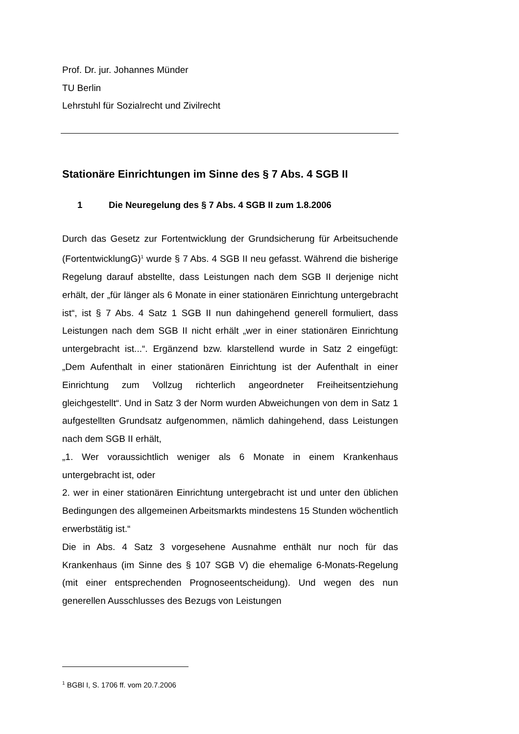Prof. Dr. jur. Johannes Münder
TU Berlin
Lehrstuhl für Sozialrecht und Zivilrecht
Stationäre Einrichtungen im Sinne des § 7 Abs. 4 SGB II
1 Die Neuregelung des § 7 Abs. 4 SGB II zum 1.8.2006
Durch das Gesetz zur Fortentwicklung der Grundsicherung für Arbeitsuchende (FortentwicklungG)<sup>1</sup> wurde § 7 Abs. 4 SGB II neu gefasst. Während die bisherige Regelung darauf abstellte, dass Leistungen nach dem SGB II derjenige nicht erhält, der „für länger als 6 Monate in einer stationären Einrichtung untergebracht ist“, ist § 7 Abs. 4 Satz 1 SGB II nun dahingehend generell formuliert, dass Leistungen nach dem SGB II nicht erhält „wer in einer stationären Einrichtung untergebracht ist...“. Ergänzend bzw. klarstellend wurde in Satz 2 eingefügt: „Dem Aufenthalt in einer stationären Einrichtung ist der Aufenthalt in einer Einrichtung zum Vollzug richterlich angeordneter Freiheitsentziehung gleichgestellt“. Und in Satz 3 der Norm wurden Abweichungen von dem in Satz 1 aufgestellten Grundsatz aufgenommen, nämlich dahingehend, dass Leistungen nach dem SGB II erhält,
„1. Wer voraussichtlich weniger als 6 Monate in einem Krankenhaus untergebracht ist, oder
2. wer in einer stationären Einrichtung untergebracht ist und unter den üblichen Bedingungen des allgemeinen Arbeitsmarkts mindestens 15 Stunden wöchentlich erwerbstätig ist.“
Die in Abs. 4 Satz 3 vorgesehene Ausnahme enthält nur noch für das Krankenhaus (im Sinne des § 107 SGB V) die ehemalige 6-Monats-Regelung (mit einer entsprechenden Prognoseentscheidung). Und wegen des nun generellen Ausschlusses des Bezugs von Leistungen
<sup>1</sup> BGBl I, S. 1706 ff. vom 20.7.2006